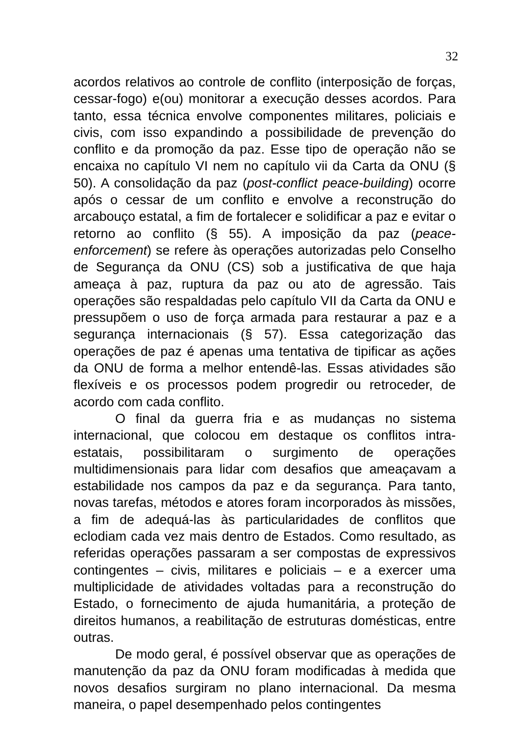32
acordos relativos ao controle de conflito (interposição de forças, cessar-fogo) e(ou) monitorar a execução desses acordos. Para tanto, essa técnica envolve componentes militares, policiais e civis, com isso expandindo a possibilidade de prevenção do conflito e da promoção da paz. Esse tipo de operação não se encaixa no capítulo VI nem no capítulo vii da Carta da ONU (§ 50). A consolidação da paz (post-conflict peace-building) ocorre após o cessar de um conflito e envolve a reconstrução do arcabouço estatal, a fim de fortalecer e solidificar a paz e evitar o retorno ao conflito (§ 55). A imposição da paz (peace-enforcement) se refere às operações autorizadas pelo Conselho de Segurança da ONU (CS) sob a justificativa de que haja ameaça à paz, ruptura da paz ou ato de agressão. Tais operações são respaldadas pelo capítulo VII da Carta da ONU e pressupõem o uso de força armada para restaurar a paz e a segurança internacionais (§ 57). Essa categorização das operações de paz é apenas uma tentativa de tipificar as ações da ONU de forma a melhor entendê-las. Essas atividades são flexíveis e os processos podem progredir ou retroceder, de acordo com cada conflito.
O final da guerra fria e as mudanças no sistema internacional, que colocou em destaque os conflitos intra-estatais, possibilitaram o surgimento de operações multidimensionais para lidar com desafios que ameaçavam a estabilidade nos campos da paz e da segurança. Para tanto, novas tarefas, métodos e atores foram incorporados às missões, a fim de adequá-las às particularidades de conflitos que eclodiam cada vez mais dentro de Estados. Como resultado, as referidas operações passaram a ser compostas de expressivos contingentes – civis, militares e policiais – e a exercer uma multiplicidade de atividades voltadas para a reconstrução do Estado, o fornecimento de ajuda humanitária, a proteção de direitos humanos, a reabilitação de estruturas domésticas, entre outras.
De modo geral, é possível observar que as operações de manutenção da paz da ONU foram modificadas à medida que novos desafios surgiram no plano internacional. Da mesma maneira, o papel desempenhado pelos contingentes